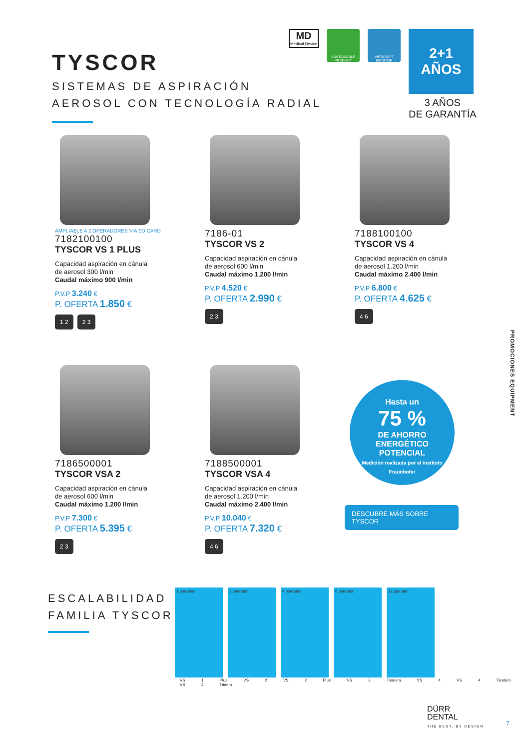TYSCOR
SISTEMAS DE ASPIRACIÓN
AEROSOL CON TECNOLOGÍA RADIAL
MD
Medical Device
SUSTAINABLE PRODUCT
VISTASOFT MONITOR
2+1
AÑOS
3 AÑOS
DE GARANTÍA
AMPLIABLE A 2 OPERADORES VIA SD CARD
7182100100
TYSCOR VS 1 PLUS
Capacidad aspiración en cánula
de aerosol 300 l/min
Caudal máximo 900 l/min
P.V.P 3.240 €
P. OFERTA 1.850 €
1 2 2 3
7186-01
TYSCOR VS 2
Capacidad aspiración en cánula
de aerosol 600 l/min
Caudal máximo 1.200 l/min
P.V.P 4.520 €
P. OFERTA 2.990 €
2 3
7188100100
TYSCOR VS 4
Capacidad aspiración en cánula
de aerosol 1.200 l/min
Caudal máximo 2.400 l/min
P.V.P 6.800 €
P. OFERTA 4.625 €
4 6
7186500001
TYSCOR VSA 2
Capacidad aspiración en cánula
de aerosol 600 l/min
Caudal máximo 1.200 l/min
P.V.P 7.300 €
P. OFERTA 5.395 €
2 3
7188500001
TYSCOR VSA 4
Capacidad aspiración en cánula
de aerosol 1.200 l/min
Caudal máximo 2.400 l/min
P.V.P 10.040 €
P. OFERTA 7.320 €
4 6
Hasta un
75 %
DE AHORRO
ENERGÉTICO
POTENCIAL
Medición realizada por el instituto Fraunhofer
DESCUBRE MÁS SOBRE
TYSCOR
ESCALABILIDAD
FAMILIA TYSCOR
1 operator 2 operator 4 operator 8 operator 12 operator
VS 1 Plus VS 2 VS 2 Plus VS 2 Tandem VS 4 VS 4 Tandem VS 4 Tridem
PROMOCIONES EQUIPMENT
DÜRR
DENTAL
THE BEST, BY DESIGN
7